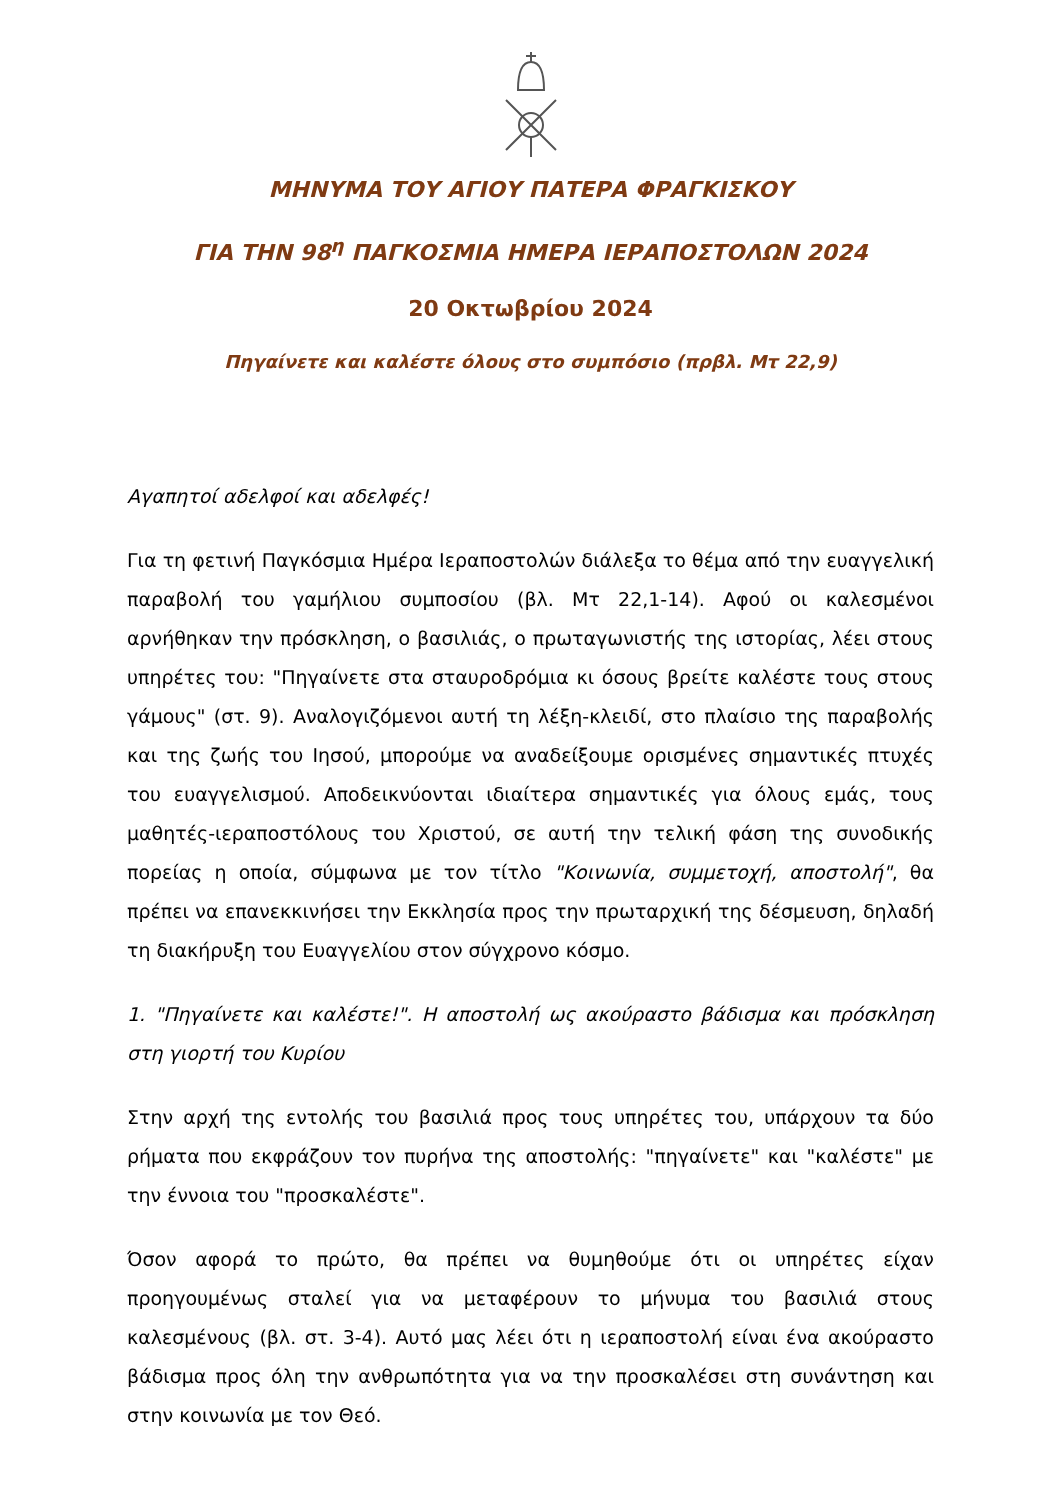ΜΗΝΥΜΑ ΤΟΥ ΑΓΙΟΥ ΠΑΤΕΡΑ ΦΡΑΓΚΙΣΚΟΥ
ΓΙΑ ΤΗΝ 98<sup>η</sup> ΠΑΓΚΟΣΜΙΑ ΗΜΕΡΑ ΙΕΡΑΠΟΣΤΟΛΩΝ 2024
20 Οκτωβρίου 2024
Πηγαίνετε και καλέστε όλους στο συμπόσιο (πρβλ. Μτ 22,9)
Αγαπητοί αδελφοί και αδελφές!
Για τη φετινή Παγκόσμια Ημέρα Ιεραποστολών διάλεξα το θέμα από την ευαγγελική παραβολή του γαμήλιου συμποσίου (βλ. Μτ 22,1-14). Αφού οι καλεσμένοι αρνήθηκαν την πρόσκληση, ο βασιλιάς, ο πρωταγωνιστής της ιστορίας, λέει στους υπηρέτες του: "Πηγαίνετε στα σταυροδρόμια κι όσους βρείτε καλέστε τους στους γάμους" (στ. 9). Αναλογιζόμενοι αυτή τη λέξη-κλειδί, στο πλαίσιο της παραβολής και της ζωής του Ιησού, μπορούμε να αναδείξουμε ορισμένες σημαντικές πτυχές του ευαγγελισμού. Αποδεικνύονται ιδιαίτερα σημαντικές για όλους εμάς, τους μαθητές-ιεραποστόλους του Χριστού, σε αυτή την τελική φάση της συνοδικής πορείας η οποία, σύμφωνα με τον τίτλο "Κοινωνία, συμμετοχή, αποστολή", θα πρέπει να επανεκκινήσει την Εκκλησία προς την πρωταρχική της δέσμευση, δηλαδή τη διακήρυξη του Ευαγγελίου στον σύγχρονο κόσμο.
1. "Πηγαίνετε και καλέστε!". Η αποστολή ως ακούραστο βάδισμα και πρόσκληση στη γιορτή του Κυρίου
Στην αρχή της εντολής του βασιλιά προς τους υπηρέτες του, υπάρχουν τα δύο ρήματα που εκφράζουν τον πυρήνα της αποστολής: "πηγαίνετε" και "καλέστε" με την έννοια του "προσκαλέστε".
Όσον αφορά το πρώτο, θα πρέπει να θυμηθούμε ότι οι υπηρέτες είχαν προηγουμένως σταλεί για να μεταφέρουν το μήνυμα του βασιλιά στους καλεσμένους (βλ. στ. 3-4). Αυτό μας λέει ότι η ιεραποστολή είναι ένα ακούραστο βάδισμα προς όλη την ανθρωπότητα για να την προσκαλέσει στη συνάντηση και στην κοινωνία με τον Θεό.